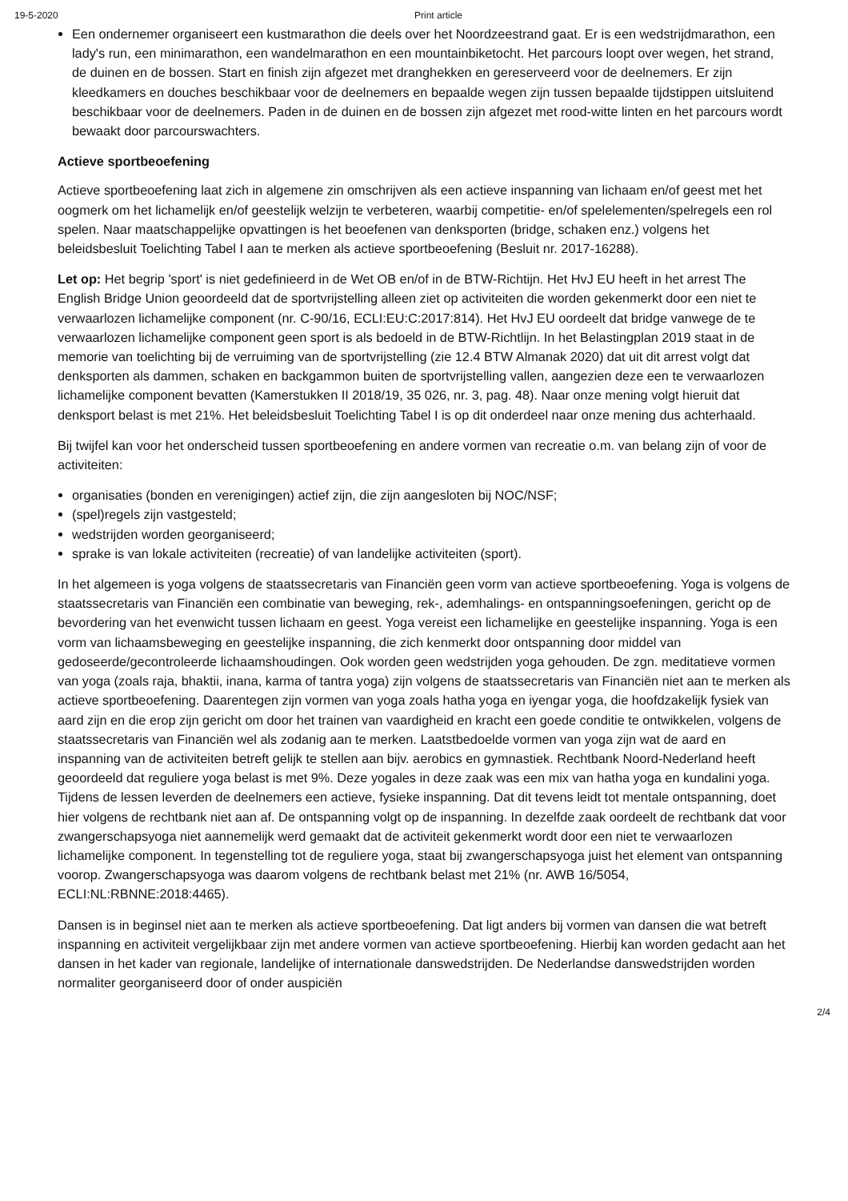19-5-2020 Print article
Een ondernemer organiseert een kustmarathon die deels over het Noordzeestrand gaat. Er is een wedstrijdmarathon, een lady's run, een minimarathon, een wandelmarathon en een mountainbiketocht. Het parcours loopt over wegen, het strand, de duinen en de bossen. Start en finish zijn afgezet met dranghekken en gereserveerd voor de deelnemers. Er zijn kleedkamers en douches beschikbaar voor de deelnemers en bepaalde wegen zijn tussen bepaalde tijdstippen uitsluitend beschikbaar voor de deelnemers. Paden in de duinen en de bossen zijn afgezet met rood-witte linten en het parcours wordt bewaakt door parcourswachters.
Actieve sportbeoefening
Actieve sportbeoefening laat zich in algemene zin omschrijven als een actieve inspanning van lichaam en/of geest met het oogmerk om het lichamelijk en/of geestelijk welzijn te verbeteren, waarbij competitie- en/of spelelementen/spelregels een rol spelen. Naar maatschappelijke opvattingen is het beoefenen van denksporten (bridge, schaken enz.) volgens het beleidsbesluit Toelichting Tabel I aan te merken als actieve sportbeoefening (Besluit nr. 2017-16288).
Let op: Het begrip 'sport' is niet gedefinieerd in de Wet OB en/of in de BTW-Richtijn. Het HvJ EU heeft in het arrest The English Bridge Union geoordeeld dat de sportvrijstelling alleen ziet op activiteiten die worden gekenmerkt door een niet te verwaarlozen lichamelijke component (nr. C-90/16, ECLI:EU:C:2017:814). Het HvJ EU oordeelt dat bridge vanwege de te verwaarlozen lichamelijke component geen sport is als bedoeld in de BTW-Richtlijn. In het Belastingplan 2019 staat in de memorie van toelichting bij de verruiming van de sportvrijstelling (zie 12.4 BTW Almanak 2020) dat uit dit arrest volgt dat denksporten als dammen, schaken en backgammon buiten de sportvrijstelling vallen, aangezien deze een te verwaarlozen lichamelijke component bevatten (Kamerstukken II 2018/19, 35 026, nr. 3, pag. 48). Naar onze mening volgt hieruit dat denksport belast is met 21%. Het beleidsbesluit Toelichting Tabel I is op dit onderdeel naar onze mening dus achterhaald.
Bij twijfel kan voor het onderscheid tussen sportbeoefening en andere vormen van recreatie o.m. van belang zijn of voor de activiteiten:
organisaties (bonden en verenigingen) actief zijn, die zijn aangesloten bij NOC/NSF;
(spel)regels zijn vastgesteld;
wedstrijden worden georganiseerd;
sprake is van lokale activiteiten (recreatie) of van landelijke activiteiten (sport).
In het algemeen is yoga volgens de staatssecretaris van Financiën geen vorm van actieve sportbeoefening. Yoga is volgens de staatssecretaris van Financiën een combinatie van beweging, rek-, ademhalings- en ontspanningsoefeningen, gericht op de bevordering van het evenwicht tussen lichaam en geest. Yoga vereist een lichamelijke en geestelijke inspanning. Yoga is een vorm van lichaamsbeweging en geestelijke inspanning, die zich kenmerkt door ontspanning door middel van gedoseerde/gecontroleerde lichaamshoudingen. Ook worden geen wedstrijden yoga gehouden. De zgn. meditatieve vormen van yoga (zoals raja, bhaktii, inana, karma of tantra yoga) zijn volgens de staatssecretaris van Financiën niet aan te merken als actieve sportbeoefening. Daarentegen zijn vormen van yoga zoals hatha yoga en iyengar yoga, die hoofdzakelijk fysiek van aard zijn en die erop zijn gericht om door het trainen van vaardigheid en kracht een goede conditie te ontwikkelen, volgens de staatssecretaris van Financiën wel als zodanig aan te merken. Laatstbedoelde vormen van yoga zijn wat de aard en inspanning van de activiteiten betreft gelijk te stellen aan bijv. aerobics en gymnastiek. Rechtbank Noord-Nederland heeft geoordeeld dat reguliere yoga belast is met 9%. Deze yogales in deze zaak was een mix van hatha yoga en kundalini yoga. Tijdens de lessen leverden de deelnemers een actieve, fysieke inspanning. Dat dit tevens leidt tot mentale ontspanning, doet hier volgens de rechtbank niet aan af. De ontspanning volgt op de inspanning. In dezelfde zaak oordeelt de rechtbank dat voor zwangerschapsyoga niet aannemelijk werd gemaakt dat de activiteit gekenmerkt wordt door een niet te verwaarlozen lichamelijke component. In tegenstelling tot de reguliere yoga, staat bij zwangerschapsyoga juist het element van ontspanning voorop. Zwangerschapsyoga was daarom volgens de rechtbank belast met 21% (nr. AWB 16/5054, ECLI:NL:RBNNE:2018:4465).
Dansen is in beginsel niet aan te merken als actieve sportbeoefening. Dat ligt anders bij vormen van dansen die wat betreft inspanning en activiteit vergelijkbaar zijn met andere vormen van actieve sportbeoefening. Hierbij kan worden gedacht aan het dansen in het kader van regionale, landelijke of internationale danswedstrijden. De Nederlandse danswedstrijden worden normaliter georganiseerd door of onder auspiciën
2/4